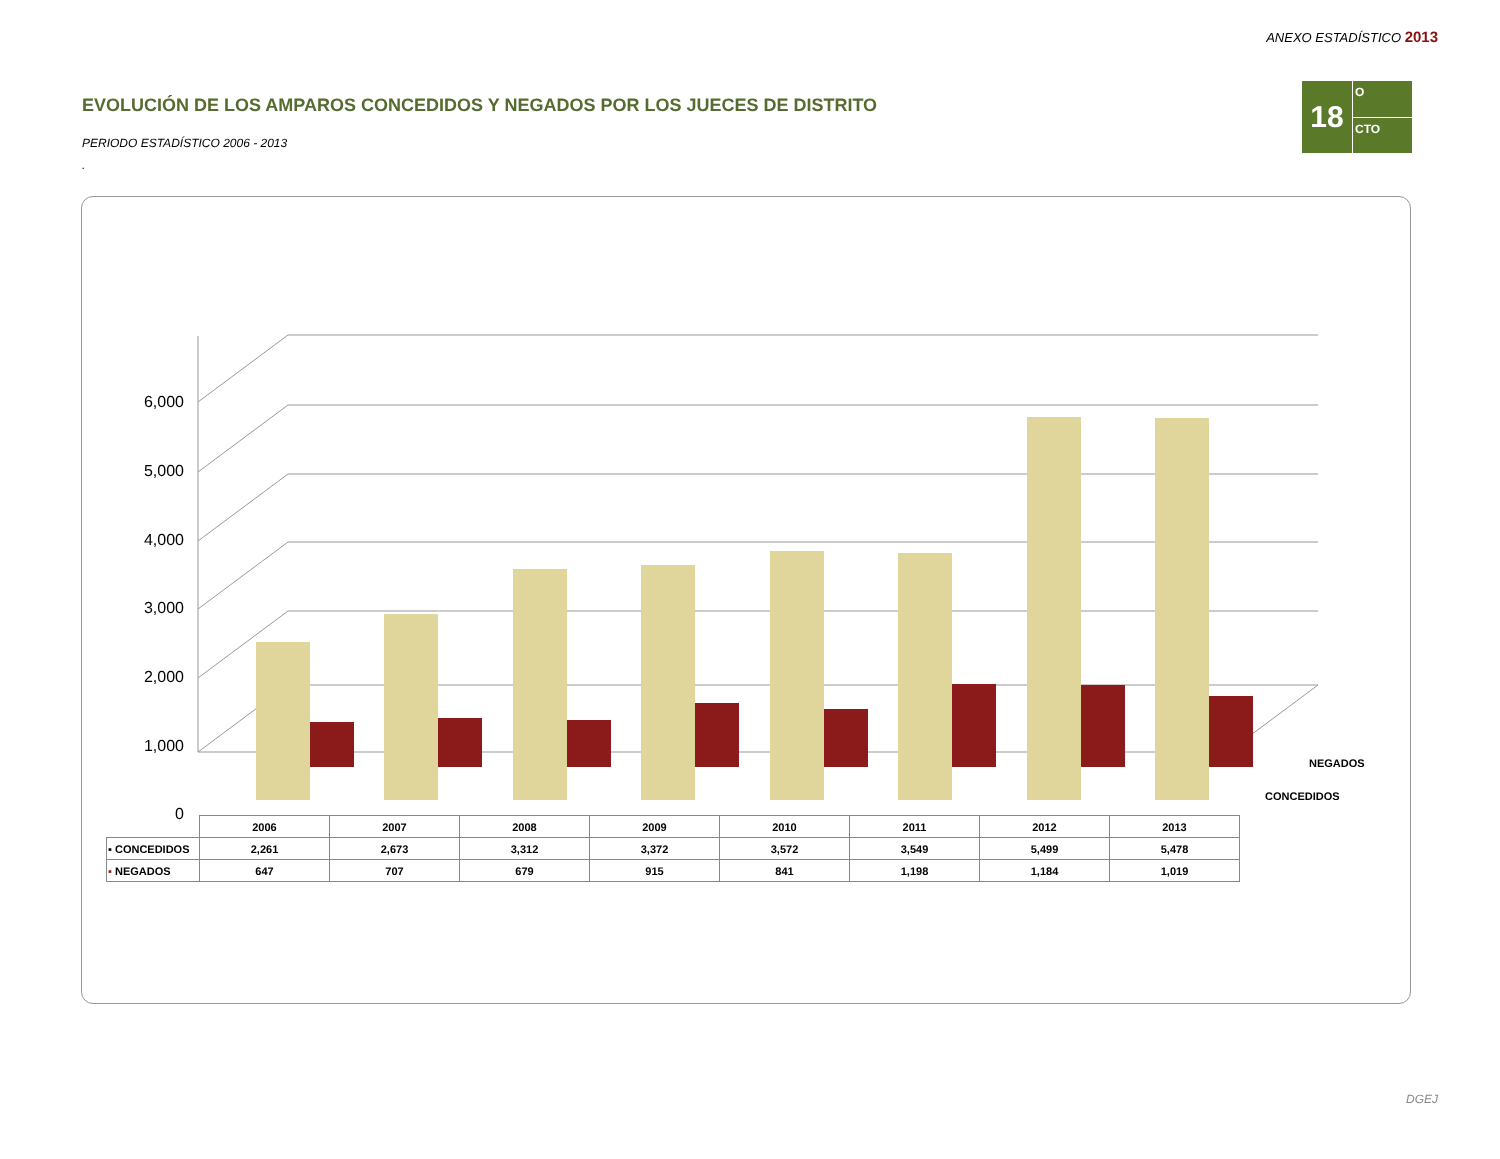ANEXO ESTADÍSTICO 2013
18
O
CTO
EVOLUCIÓN DE LOS AMPAROS CONCEDIDOS Y NEGADOS POR LOS JUECES DE DISTRITO
PERIODO ESTADÍSTICO 2006 - 2013
.
6,000
5,000
4,000
3,000
2,000
1,000
0
NEGADOS
CONCEDIDOS
| | 2006 | 2007 | 2008 | 2009 | 2010 | 2011 | 2012 | 2013 |
| ▪ CONCEDIDOS | 2,261 | 2,673 | 3,312 | 3,372 | 3,572 | 3,549 | 5,499 | 5,478 |
| ▪ NEGADOS | 647 | 707 | 679 | 915 | 841 | 1,198 | 1,184 | 1,019 |
DGEJ